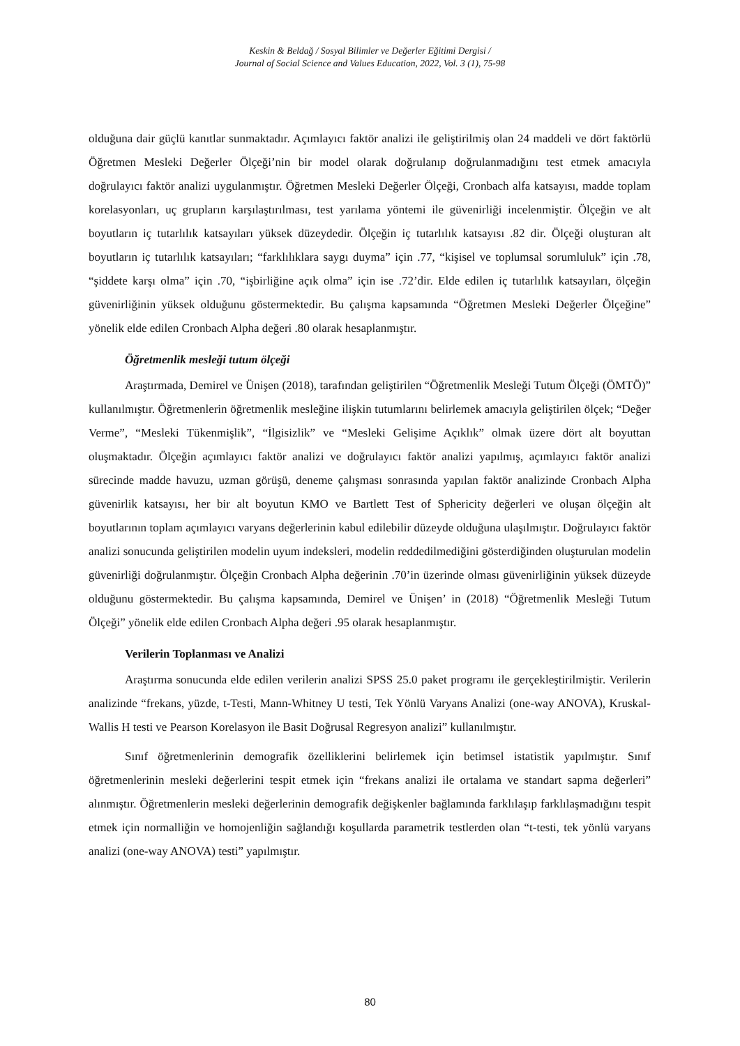Keskin & Beldağ / Sosyal Bilimler ve Değerler Eğitimi Dergisi /
Journal of Social Science and Values Education, 2022, Vol. 3 (1), 75-98
olduğuna dair güçlü kanıtlar sunmaktadır. Açımlayıcı faktör analizi ile geliştirilmiş olan 24 maddeli ve dört faktörlü Öğretmen Mesleki Değerler Ölçeği’nin bir model olarak doğrulanıp doğrulanmadığını test etmek amacıyla doğrulayıcı faktör analizi uygulanmıştır. Öğretmen Mesleki Değerler Ölçeği, Cronbach alfa katsayısı, madde toplam korelasyonları, uç grupların karşılaştırılması, test yarılama yöntemi ile güvenirliği incelenmiştir. Ölçeğin ve alt boyutların iç tutarlılık katsayıları yüksek düzeydedir. Ölçeğin iç tutarlılık katsayısı .82 dir. Ölçeği oluşturan alt boyutların iç tutarlılık katsayıları; “farklılıklara saygı duyma” için .77, “kişisel ve toplumsal sorumluluk” için .78, “şiddete karşı olma” için .70, “işbirliğine açık olma” için ise .72’dir. Elde edilen iç tutarlılık katsayıları, ölçeğin güvenirliğinin yüksek olduğunu göstermektedir. Bu çalışma kapsamında “Öğretmen Mesleki Değerler Ölçeğine” yönelik elde edilen Cronbach Alpha değeri .80 olarak hesaplanmıştır.
Öğretmenlik mesleği tutum ölçeği
Araştırmada, Demirel ve Ünişen (2018), tarafından geliştirilen “Öğretmenlik Mesleği Tutum Ölçeği (ÖMTÖ)” kullanılmıştır. Öğretmenlerin öğretmenlik mesleğine ilişkin tutumlarını belirlemek amacıyla geliştirilen ölçek; “Değer Verme”, “Mesleki Tükenmişlik”, “İlgisizlik” ve “Mesleki Gelişime Açıklık” olmak üzere dört alt boyuttan oluşmaktadır. Ölçeğin açımlayıcı faktör analizi ve doğrulayıcı faktör analizi yapılmış, açımlayıcı faktör analizi sürecinde madde havuzu, uzman görüşü, deneme çalışması sonrasında yapılan faktör analizinde Cronbach Alpha güvenirlik katsayısı, her bir alt boyutun KMO ve Bartlett Test of Sphericity değerleri ve oluşan ölçeğin alt boyutlarının toplam açımlayıcı varyans değerlerinin kabul edilebilir düzeyde olduğuna ulaşılmıştır. Doğrulayıcı faktör analizi sonucunda geliştirilen modelin uyum indeksleri, modelin reddedilmediğini gösterdiğinden oluşturulan modelin güvenirliği doğrulanmıştır. Ölçeğin Cronbach Alpha değerinin .70’in üzerinde olması güvenirliğinin yüksek düzeyde olduğunu göstermektedir. Bu çalışma kapsamında, Demirel ve Ünişen’ in (2018) “Öğretmenlik Mesleği Tutum Ölçeği” yönelik elde edilen Cronbach Alpha değeri .95 olarak hesaplanmıştır.
Verilerin Toplanması ve Analizi
Araştırma sonucunda elde edilen verilerin analizi SPSS 25.0 paket programı ile gerçekleştirilmiştir. Verilerin analizinde “frekans, yüzde, t-Testi, Mann-Whitney U testi, Tek Yönlü Varyans Analizi (one-way ANOVA), Kruskal-Wallis H testi ve Pearson Korelasyon ile Basit Doğrusal Regresyon analizi” kullanılmıştır.
Sınıf öğretmenlerinin demografik özelliklerini belirlemek için betimsel istatistik yapılmıştır. Sınıf öğretmenlerinin mesleki değerlerini tespit etmek için “frekans analizi ile ortalama ve standart sapma değerleri” alınmıştır. Öğretmenlerin mesleki değerlerinin demografik değişkenler bağlamında farklılaşıp farklılaşmadığını tespit etmek için normalliğin ve homojenliğin sağlandığı koşullarda parametrik testlerden olan “t-testi, tek yönlü varyans analizi (one-way ANOVA) testi” yapılmıştır.
80